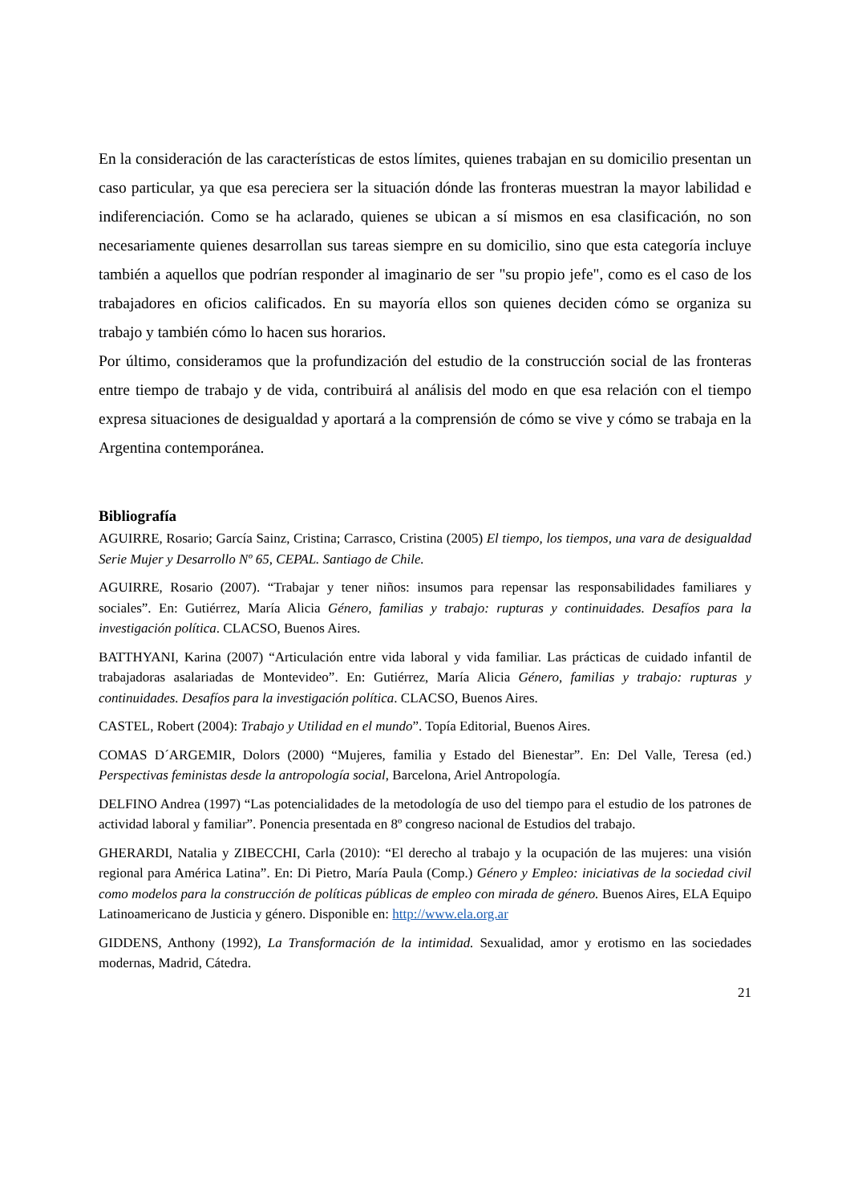En la consideración de las características de estos límites, quienes trabajan en su domicilio presentan un caso particular, ya que esa pereciera ser la situación dónde las fronteras muestran la mayor labilidad e indiferenciación. Como se ha aclarado, quienes se ubican a sí mismos en esa clasificación, no son necesariamente quienes desarrollan sus tareas siempre en su domicilio, sino que esta categoría incluye también a aquellos que podrían responder al imaginario de ser "su propio jefe", como es el caso de los trabajadores en oficios calificados. En su mayoría ellos son quienes deciden cómo se organiza su trabajo y también cómo lo hacen sus horarios.
Por último, consideramos que la profundización del estudio de la construcción social de las fronteras entre tiempo de trabajo y de vida, contribuirá al análisis del modo en que esa relación con el tiempo expresa situaciones de desigualdad y aportará a la comprensión de cómo se vive y cómo se trabaja en la Argentina contemporánea.
Bibliografía
AGUIRRE, Rosario; García Sainz, Cristina; Carrasco, Cristina (2005) El tiempo, los tiempos, una vara de desigualdad Serie Mujer y Desarrollo Nº 65, CEPAL. Santiago de Chile.
AGUIRRE, Rosario (2007). “Trabajar y tener niños: insumos para repensar las responsabilidades familiares y sociales”. En: Gutiérrez, María Alicia Género, familias y trabajo: rupturas y continuidades. Desafíos para la investigación política. CLACSO, Buenos Aires.
BATTHYANI, Karina (2007) “Articulación entre vida laboral y vida familiar. Las prácticas de cuidado infantil de trabajadoras asalariadas de Montevideo”. En: Gutiérrez, María Alicia Género, familias y trabajo: rupturas y continuidades. Desafíos para la investigación política. CLACSO, Buenos Aires.
CASTEL, Robert (2004): Trabajo y Utilidad en el mundo”. Topía Editorial, Buenos Aires.
COMAS D´ARGEMIR, Dolors (2000) “Mujeres, familia y Estado del Bienestar”. En: Del Valle, Teresa (ed.) Perspectivas feministas desde la antropología social, Barcelona, Ariel Antropología.
DELFINO Andrea (1997) “Las potencialidades de la metodología de uso del tiempo para el estudio de los patrones de actividad laboral y familiar”. Ponencia presentada en 8º congreso nacional de Estudios del trabajo.
GHERARDI, Natalia y ZIBECCHI, Carla (2010): “El derecho al trabajo y la ocupación de las mujeres: una visión regional para América Latina”. En: Di Pietro, María Paula (Comp.) Género y Empleo: iniciativas de la sociedad civil como modelos para la construcción de políticas públicas de empleo con mirada de género. Buenos Aires, ELA Equipo Latinoamericano de Justicia y género. Disponible en: http://www.ela.org.ar
GIDDENS, Anthony (1992), La Transformación de la intimidad. Sexualidad, amor y erotismo en las sociedades modernas, Madrid, Cátedra.
21